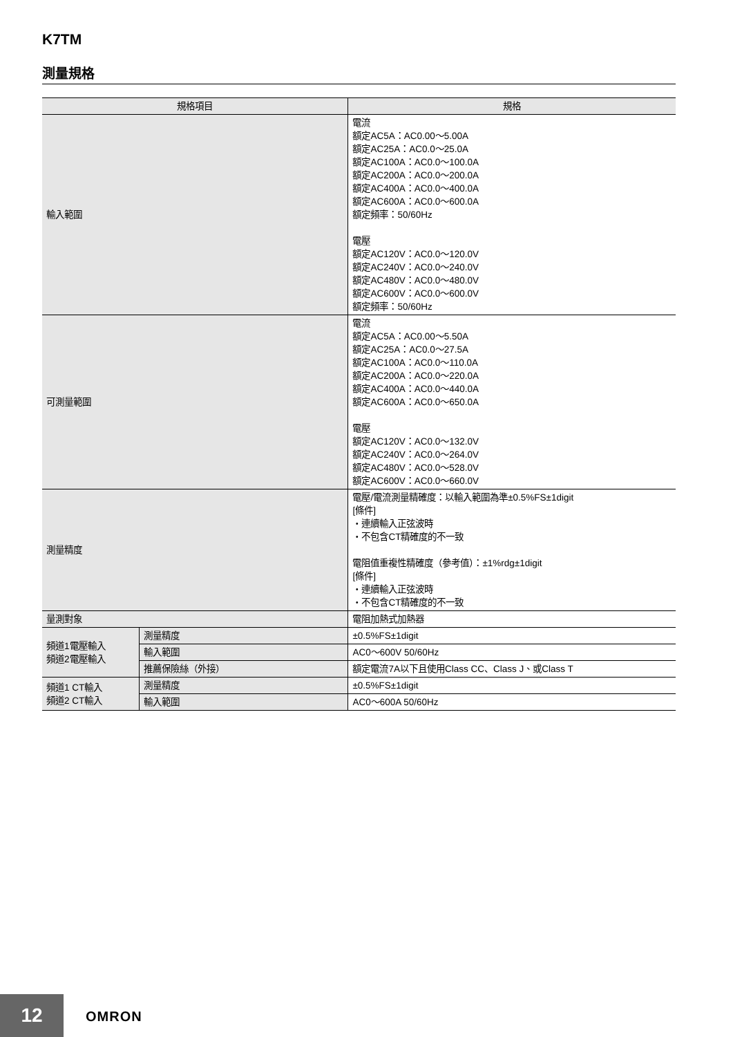K7TM
測量規格
| 規格項目 | | 規格 |
| --- | --- | --- |
| 輸入範圍 | | 電流 額定AC5A：AC0.00～5.00A 額定AC25A：AC0.0～25.0A 額定AC100A：AC0.0～100.0A 額定AC200A：AC0.0～200.0A 額定AC400A：AC0.0～400.0A 額定AC600A：AC0.0～600.0A 額定頻率：50/60Hz 電壓 額定AC120V：AC0.0～120.0V 額定AC240V：AC0.0～240.0V 額定AC480V：AC0.0～480.0V 額定AC600V：AC0.0～600.0V 額定頻率：50/60Hz |
| 可測量範圍 | | 電流 額定AC5A：AC0.00～5.50A 額定AC25A：AC0.0～27.5A 額定AC100A：AC0.0～110.0A 額定AC200A：AC0.0～220.0A 額定AC400A：AC0.0～440.0A 額定AC600A：AC0.0～650.0A 電壓 額定AC120V：AC0.0～132.0V 額定AC240V：AC0.0～264.0V 額定AC480V：AC0.0～528.0V 額定AC600V：AC0.0～660.0V |
| 測量精度 | | 電壓/電流測量精確度：以輸入範圍為準±0.5%FS±1digit [條件] ・連續輸入正弦波時 ・不包含CT精確度的不一致 電阻值重複性精確度（參考值）：±1%rdg±1digit [條件] ・連續輸入正弦波時 ・不包含CT精確度的不一致 |
| 量測對象 | | 電阻加熱式加熱器 |
| 頻道1電壓輸入 頻道2電壓輸入 | 測量精度 | ±0.5%FS±1digit |
| | 輸入範圍 | AC0～600V 50/60Hz |
| | 推薦保險絲（外接） | 額定電流7A以下且使用Class CC、Class J、或Class T |
| 頻道1 CT輸入 頻道2 CT輸入 | 測量精度 | ±0.5%FS±1digit |
| | 輸入範圍 | AC0～600A 50/60Hz |
12 OMRON